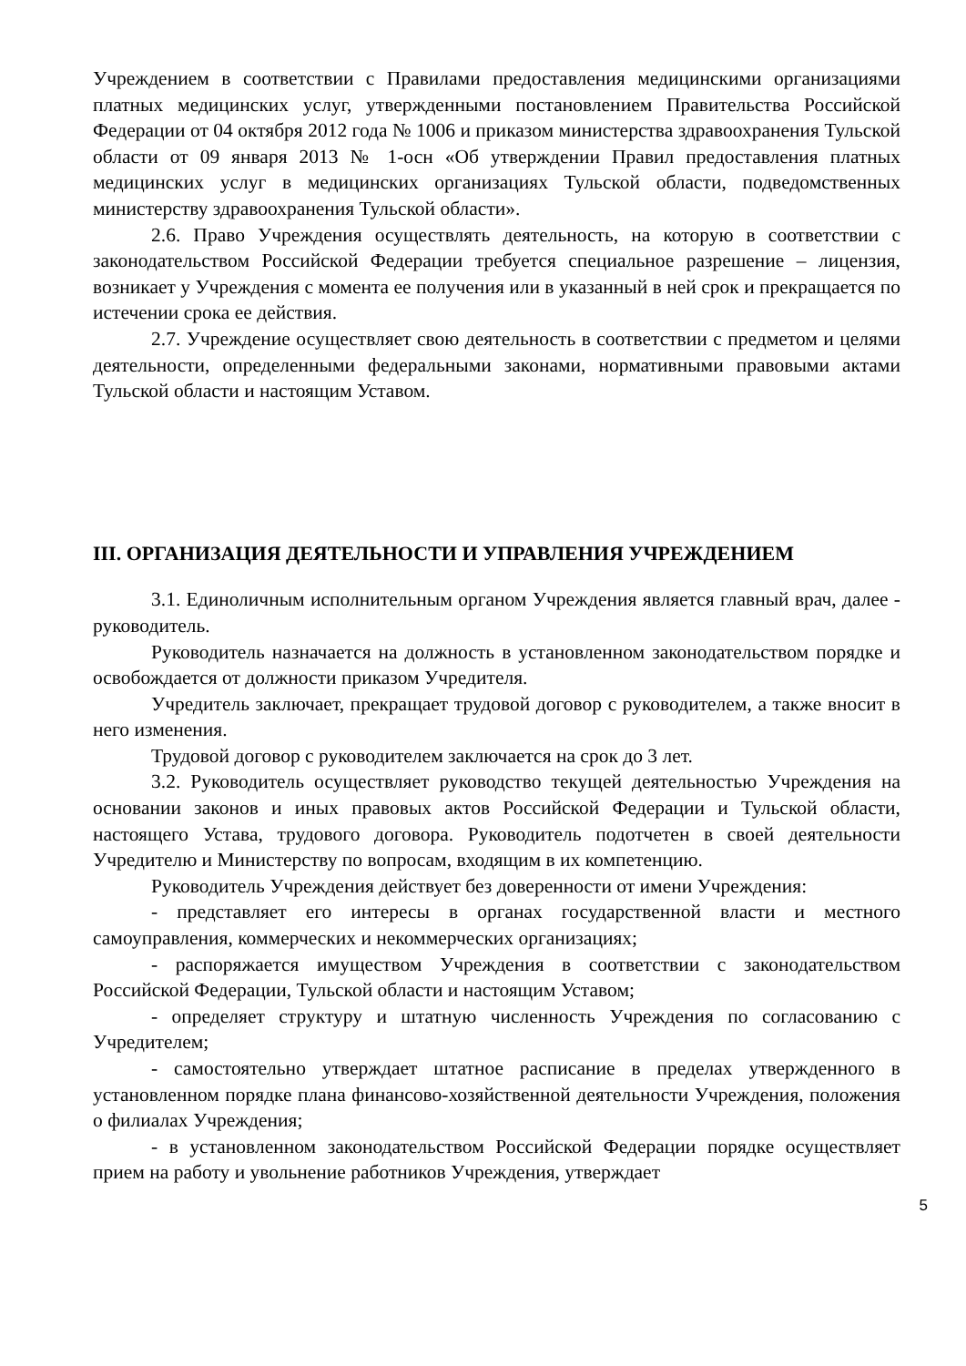Учреждением в соответствии с Правилами предоставления медицинскими организациями платных медицинских услуг, утвержденными постановлением Правительства Российской Федерации от 04 октября 2012 года № 1006 и приказом министерства здравоохранения Тульской области от 09 января 2013 № 1-осн «Об утверждении Правил предоставления платных медицинских услуг в медицинских организациях Тульской области, подведомственных министерству здравоохранения Тульской области».
2.6. Право Учреждения осуществлять деятельность, на которую в соответствии с законодательством Российской Федерации требуется специальное разрешение – лицензия, возникает у Учреждения с момента ее получения или в указанный в ней срок и прекращается по истечении срока ее действия.
2.7. Учреждение осуществляет свою деятельность в соответствии с предметом и целями деятельности, определенными федеральными законами, нормативными правовыми актами Тульской области и настоящим Уставом.
III. ОРГАНИЗАЦИЯ ДЕЯТЕЛЬНОСТИ И УПРАВЛЕНИЯ УЧРЕЖДЕНИЕМ
3.1. Единоличным исполнительным органом Учреждения является главный врач, далее - руководитель.
Руководитель назначается на должность в установленном законодательством порядке и освобождается от должности приказом Учредителя.
Учредитель заключает, прекращает трудовой договор с руководителем, а также вносит в него изменения.
Трудовой договор с руководителем заключается на срок до 3 лет.
3.2. Руководитель осуществляет руководство текущей деятельностью Учреждения на основании законов и иных правовых актов Российской Федерации и Тульской области, настоящего Устава, трудового договора. Руководитель подотчетен в своей деятельности Учредителю и Министерству по вопросам, входящим в их компетенцию.
Руководитель Учреждения действует без доверенности от имени Учреждения:
- представляет его интересы в органах государственной власти и местного самоуправления, коммерческих и некоммерческих организациях;
- распоряжается имуществом Учреждения в соответствии с законодательством Российской Федерации, Тульской области и настоящим Уставом;
- определяет структуру и штатную численность Учреждения по согласованию с Учредителем;
- самостоятельно утверждает штатное расписание в пределах утвержденного в установленном порядке плана финансово-хозяйственной деятельности Учреждения, положения о филиалах Учреждения;
- в установленном законодательством Российской Федерации порядке осуществляет прием на работу и увольнение работников Учреждения, утверждает
5